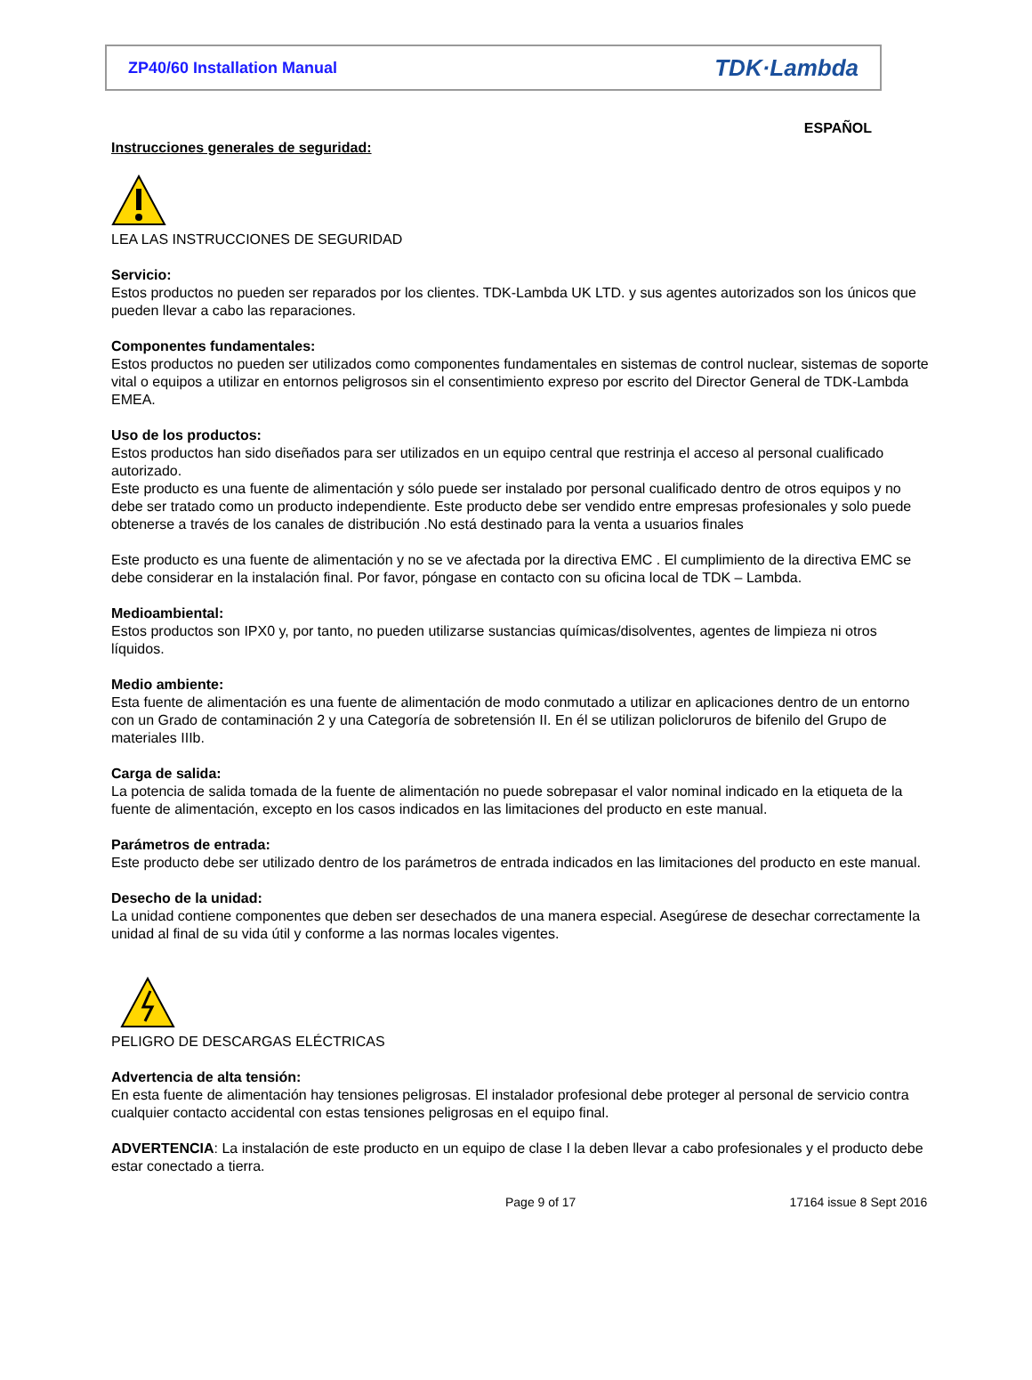ZP40/60 Installation Manual TDK·Lambda
ESPAÑOL
Instrucciones generales de seguridad:
LEA LAS INSTRUCCIONES DE SEGURIDAD
Servicio:
Estos productos no pueden ser reparados por los clientes. TDK-Lambda UK LTD. y sus agentes autorizados son los únicos que pueden llevar a cabo las reparaciones.
Componentes fundamentales:
Estos productos no pueden ser utilizados como componentes fundamentales en sistemas de control nuclear, sistemas de soporte vital o equipos a utilizar en entornos peligrosos sin el consentimiento expreso por escrito del Director General de TDK-Lambda EMEA.
Uso de los productos:
Estos productos han sido diseñados para ser utilizados en un equipo central que restrinja el acceso al personal cualificado autorizado.
Este producto es una fuente de alimentación y sólo puede ser instalado por personal cualificado dentro de otros equipos y no debe ser tratado como un producto independiente. Este producto debe ser vendido entre empresas profesionales y solo puede obtenerse a través de los canales de distribución .No está destinado para la venta a usuarios finales
Este producto es una fuente de alimentación y no se ve afectada por la directiva EMC . El cumplimiento de la directiva EMC se debe considerar en la instalación final. Por favor, póngase en contacto con su oficina local de TDK – Lambda.
Medioambiental:
Estos productos son IPX0 y, por tanto, no pueden utilizarse sustancias químicas/disolventes, agentes de limpieza ni otros líquidos.
Medio ambiente:
Esta fuente de alimentación es una fuente de alimentación de modo conmutado a utilizar en aplicaciones dentro de un entorno con un Grado de contaminación 2 y una Categoría de sobretensión II. En él se utilizan policloruros de bifenilo del Grupo de materiales IIIb.
Carga de salida:
La potencia de salida tomada de la fuente de alimentación no puede sobrepasar el valor nominal indicado en la etiqueta de la fuente de alimentación, excepto en los casos indicados en las limitaciones del producto en este manual.
Parámetros de entrada:
Este producto debe ser utilizado dentro de los parámetros de entrada indicados en las limitaciones del producto en este manual.
Desecho de la unidad:
La unidad contiene componentes que deben ser desechados de una manera especial. Asegúrese de desechar correctamente la unidad al final de su vida útil y conforme a las normas locales vigentes.
PELIGRO DE DESCARGAS ELÉCTRICAS
Advertencia de alta tensión:
En esta fuente de alimentación hay tensiones peligrosas. El instalador profesional debe proteger al personal de servicio contra cualquier contacto accidental con estas tensiones peligrosas en el equipo final.
ADVERTENCIA: La instalación de este producto en un equipo de clase I la deben llevar a cabo profesionales y el producto debe estar conectado a tierra.
Page 9 of 17 17164 issue 8 Sept 2016